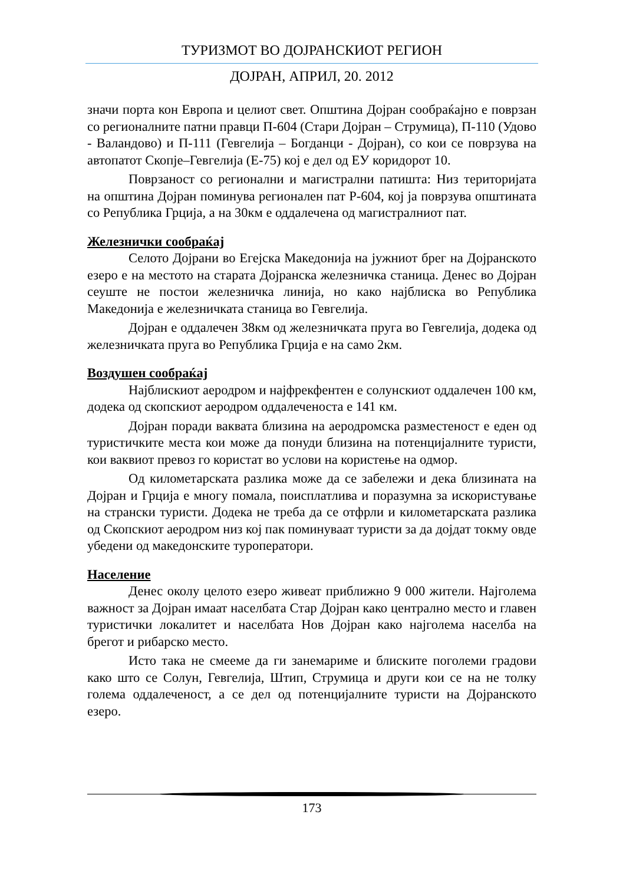ТУРИЗМОТ ВО ДОЈРАНСКИОТ РЕГИОН
ДОЈРАН, АПРИЛ, 20. 2012
значи порта кон Европа и целиот свет. Општина Дојран сообраќајно е поврзан со регионалните патни правци П-604 (Стари Дојран – Струмица), П-110 (Удово - Валандово) и П-111 (Гевгелија – Богданци - Дојран), со кои се поврзува на автопатот Скопје–Гевгелија (Е-75) кој е дел од ЕУ коридорот 10.
Поврзаност со регионални и магистрални патишта: Низ територијата на општина Дојран поминува регионален пат Р-604, кој ја поврзува општината со Република Грција, а на 30км е оддалечена од магистралниот пат.
Железнички сообраќај
Селото Дојрани во Егејска Македонија на јужниот брег на Дојранското езеро е на местото на старата Дојранска железничка станица. Денес во Дојран сеуште не постои железничка линија, но како најблиска во Република Македонија е железничката станица во Гевгелија.
Дојран е оддалечен 38км од железничката пруга во Гевгелија, додека од железничката пруга во Република Грција е на само 2км.
Воздушен сообраќај
Најблискиот аеродром и најфрекфентен е солунскиот оддалечен 100 км, додека од скопскиот аеродром оддалеченоста е 141 км.
Дојран поради ваквата близина на аеродромска разместеност е еден од туристичките места кои може да понуди близина на потенцијалните туристи, кои ваквиот превоз го користат во услови на користење на одмор.
Од километарската разлика може да се забележи и дека близината на Дојран и Грција е многу помала, поисплатлива и поразумна за искористување на странски туристи. Додека не треба да се отфрли и километарската разлика од Скопскиот аеродром низ кој пак поминуваат туристи за да дојдат токму овде убедени од македонските туроператори.
Население
Денес околу целото езеро живеат приближно 9 000 жители. Најголема важност за Дојран имаат населбата Стар Дојран како централно место и главен туристички локалитет и населбата Нов Дојран како најголема населба на брегот и рибарско место.
Исто така не смееме да ги занемариме и блиските поголеми градови како што се Солун, Гевгелија, Штип, Струмица и други кои се на не толку голема оддалеченост, а се дел од потенцијалните туристи на Дојранското езеро.
173